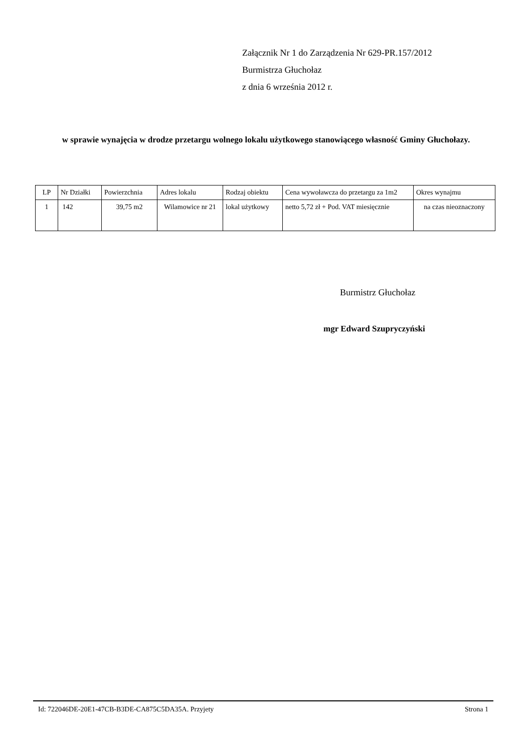Załącznik Nr 1 do Zarządzenia Nr 629-PR.157/2012
Burmistrza Głuchołaz
z dnia 6 września 2012 r.
w sprawie wynajęcia w drodze przetargu wolnego lokalu użytkowego stanowiącego własność Gminy Głuchołazy.
| LP | Nr Działki | Powierzchnia | Adres lokalu | Rodzaj obiektu | Cena wywoławcza do przetargu za 1m2 | Okres wynajmu |
| --- | --- | --- | --- | --- | --- | --- |
| 1 | 142 | 39,75 m2 | Wilamowice nr 21 | lokal użytkowy | netto 5,72 zł + Pod. VAT miesięcznie | na czas nieoznaczony |
Burmistrz Głuchołaz
mgr Edward Szupryczyński
Id: 722046DE-20E1-47CB-B3DE-CA875C5DA35A. Przyjety Strona 1